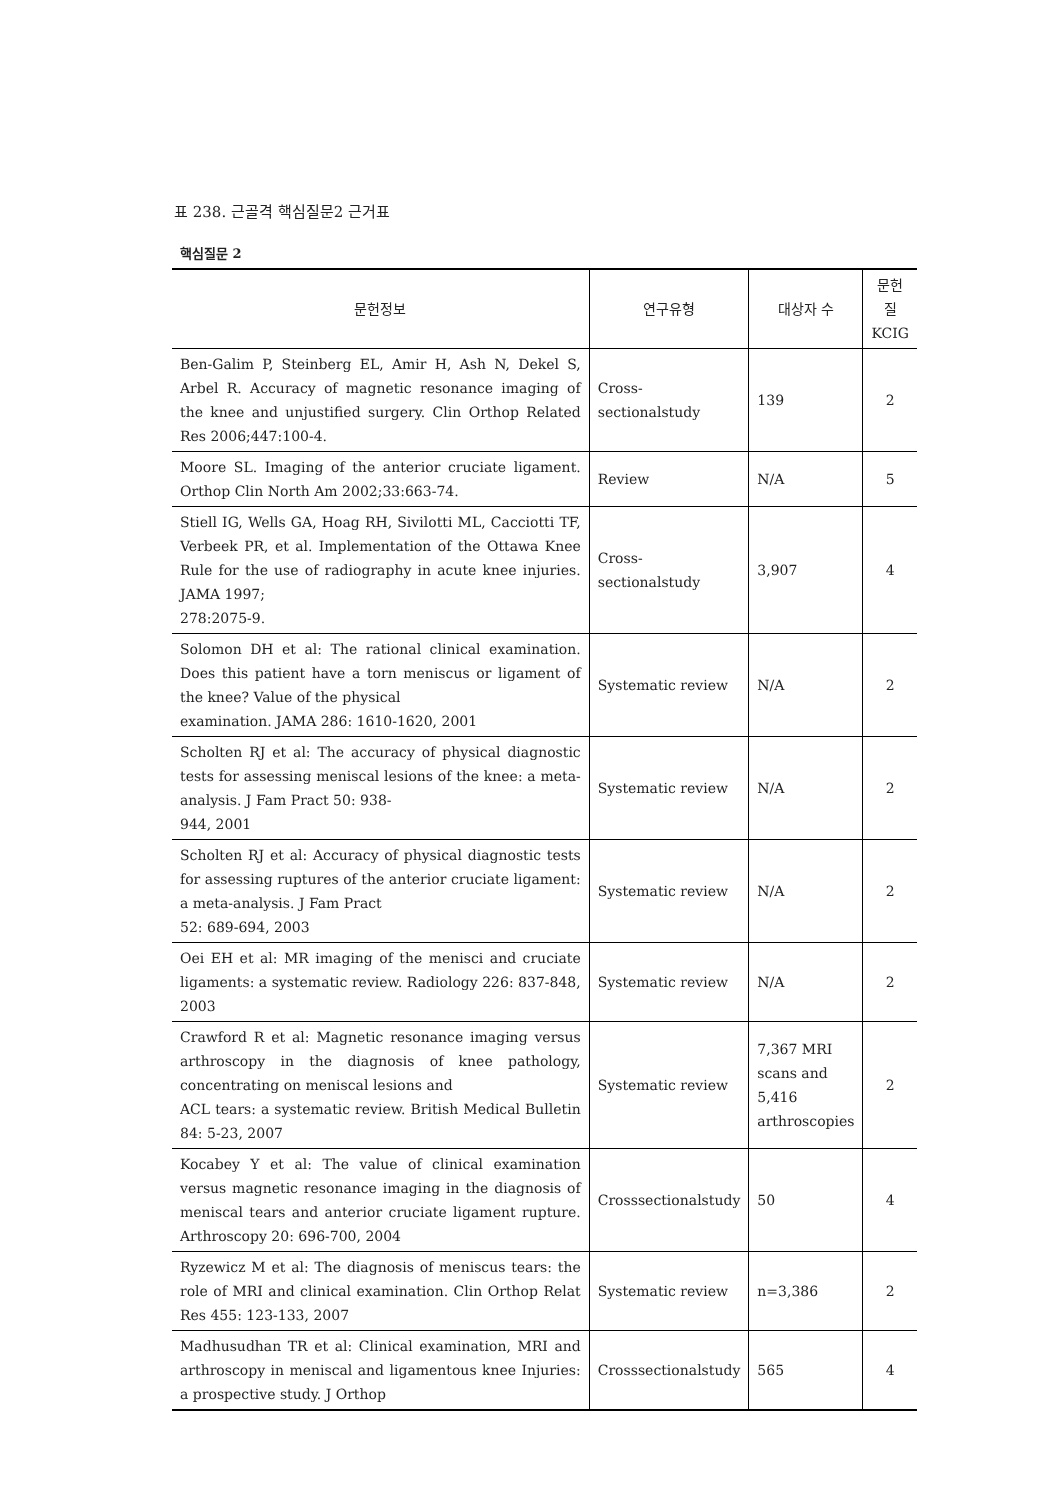표 238. 근골격 핵심질문2 근거표
핵심질문 2
| 문헌정보 | 연구유형 | 대상자 수 | 문헌 질 KCIG |
| --- | --- | --- | --- |
| Ben-Galim P, Steinberg EL, Amir H, Ash N, Dekel S, Arbel R. Accuracy of magnetic resonance imaging of the knee and unjustified surgery. Clin Orthop Related Res 2006;447:100-4. | Cross-sectionalstudy | 139 | 2 |
| Moore SL. Imaging of the anterior cruciate ligament. Orthop Clin North Am 2002;33:663-74. | Review | N/A | 5 |
| Stiell IG, Wells GA, Hoag RH, Sivilotti ML, Cacciotti TF, Verbeek PR, et al. Implementation of the Ottawa Knee Rule for the use of radiography in acute knee injuries. JAMA 1997; 278:2075-9. | Cross-sectionalstudy | 3,907 | 4 |
| Solomon DH et al: The rational clinical examination. Does this patient have a torn meniscus or ligament of the knee? Value of the physical examination. JAMA 286: 1610-1620, 2001 | Systematic review | N/A | 2 |
| Scholten RJ et al: The accuracy of physical diagnostic tests for assessing meniscal lesions of the knee: a meta-analysis. J Fam Pract 50: 938- 944, 2001 | Systematic review | N/A | 2 |
| Scholten RJ et al: Accuracy of physical diagnostic tests for assessing ruptures of the anterior cruciate ligament: a meta-analysis. J Fam Pract 52: 689-694, 2003 | Systematic review | N/A | 2 |
| Oei EH et al: MR imaging of the menisci and cruciate ligaments: a systematic review. Radiology 226: 837-848, 2003 | Systematic review | N/A | 2 |
| Crawford R et al: Magnetic resonance imaging versus arthroscopy in the diagnosis of knee pathology, concentrating on meniscal lesions and ACL tears: a systematic review. British Medical Bulletin 84: 5-23, 2007 | Systematic review | 7,367 MRI scans and 5,416 arthroscopies | 2 |
| Kocabey Y et al: The value of clinical examination versus magnetic resonance imaging in the diagnosis of meniscal tears and anterior cruciate ligament rupture. Arthroscopy 20: 696-700, 2004 | Crosssectionalstudy | 50 | 4 |
| Ryzewicz M et al: The diagnosis of meniscus tears: the role of MRI and clinical examination. Clin Orthop Relat Res 455: 123-133, 2007 | Systematic review | n=3,386 | 2 |
| Madhusudhan TR et al: Clinical examination, MRI and arthroscopy in meniscal and ligamentous knee Injuries: a prospective study. J Orthop | Crosssectionalstudy | 565 | 4 |